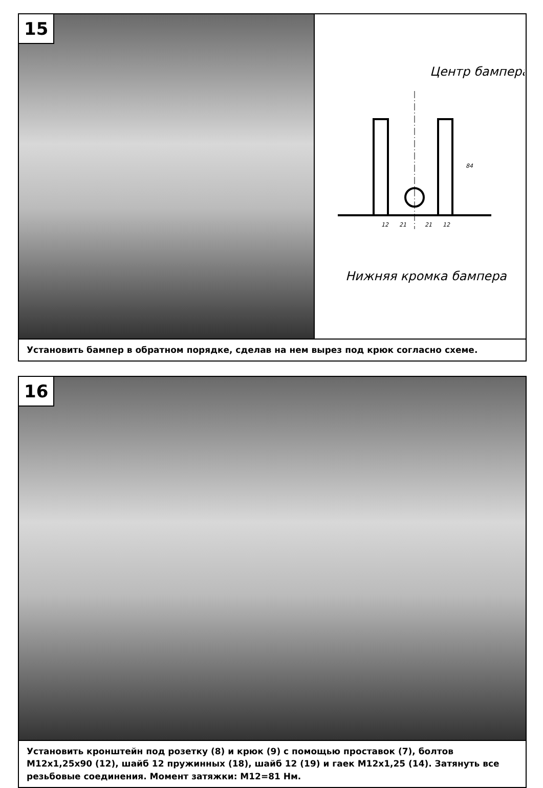15
Центр бампера
12
21
21
12
84
Нижняя кромка бампера
Установить бампер в обратном порядке, сделав на нем вырез под крюк согласно схеме.
16
Установить кронштейн под розетку (8) и крюк (9) с помощью проставок (7), болтов М12х1,25х90 (12), шайб 12 пружинных (18), шайб 12 (19) и гаек М12х1,25 (14). Затянуть все резьбовые соединения. Момент затяжки: М12=81 Нм.